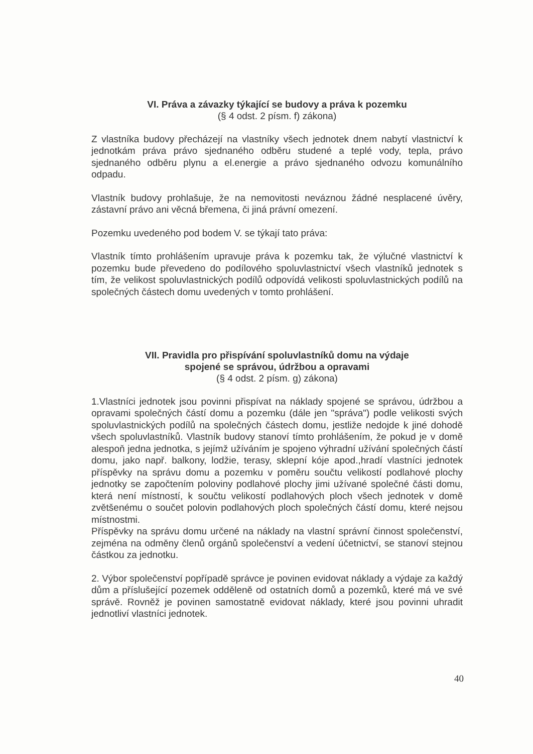VI. Práva a závazky týkající se budovy a práva k pozemku
(§ 4 odst. 2 písm. f) zákona)
Z vlastníka budovy přecházejí na vlastníky všech jednotek dnem nabytí vlastnictví k jednotkám práva právo sjednaného odběru studené a teplé vody, tepla, právo sjednaného odběru plynu a el.energie a právo sjednaného odvozu komunálního odpadu.
Vlastník budovy prohlašuje, že na nemovitosti neváznou žádné nesplacené úvěry, zástavní právo ani věcná břemena, či jiná právní omezení.
Pozemku uvedeného pod bodem V. se týkají tato práva:
Vlastník tímto prohlášením upravuje práva k pozemku tak, že výlučné vlastnictví k pozemku bude převedeno do podílového spoluvlastnictví všech vlastníků jednotek s tím, že velikost spoluvlastnických podílů odpovídá velikosti spoluvlastnických podílů na společných částech domu uvedených v tomto prohlášení.
VII. Pravidla pro přispívání spoluvlastníků domu na výdaje
spojené se správou, údržbou a opravami
(§ 4 odst. 2 písm. g) zákona)
1.Vlastníci jednotek jsou povinni přispívat na náklady spojené se správou, údržbou a opravami společných částí domu a pozemku (dále jen "správa") podle velikosti svých spoluvlastnických podílů na společných částech domu, jestliže nedojde k jiné dohodě všech spoluvlastníků. Vlastník budovy stanoví tímto prohlášením, že pokud je v domě alespoň jedna jednotka, s jejímž užíváním je spojeno výhradní užívání společných částí domu, jako např. balkony, lodžie, terasy, sklepní kóje apod.,hradí vlastníci jednotek příspěvky na správu domu a pozemku v poměru součtu velikostí podlahové plochy jednotky se započtením poloviny podlahové plochy jimi užívané společné části domu, která není místností, k součtu velikostí podlahových ploch všech jednotek v domě zvětšenému o součet polovin podlahových ploch společných částí domu, které nejsou místnostmi.
Příspěvky na správu domu určené na náklady na vlastní správní činnost společenství, zejména na odměny členů orgánů společenství a vedení účetnictví, se stanoví stejnou částkou za jednotku.
2. Výbor společenství popřípadě správce je povinen evidovat náklady a výdaje za každý dům a příslušející pozemek odděleně od ostatních domů a pozemků, které má ve své správě. Rovněž je povinen samostatně evidovat náklady, které jsou povinni uhradit jednotliví vlastníci jednotek.
40